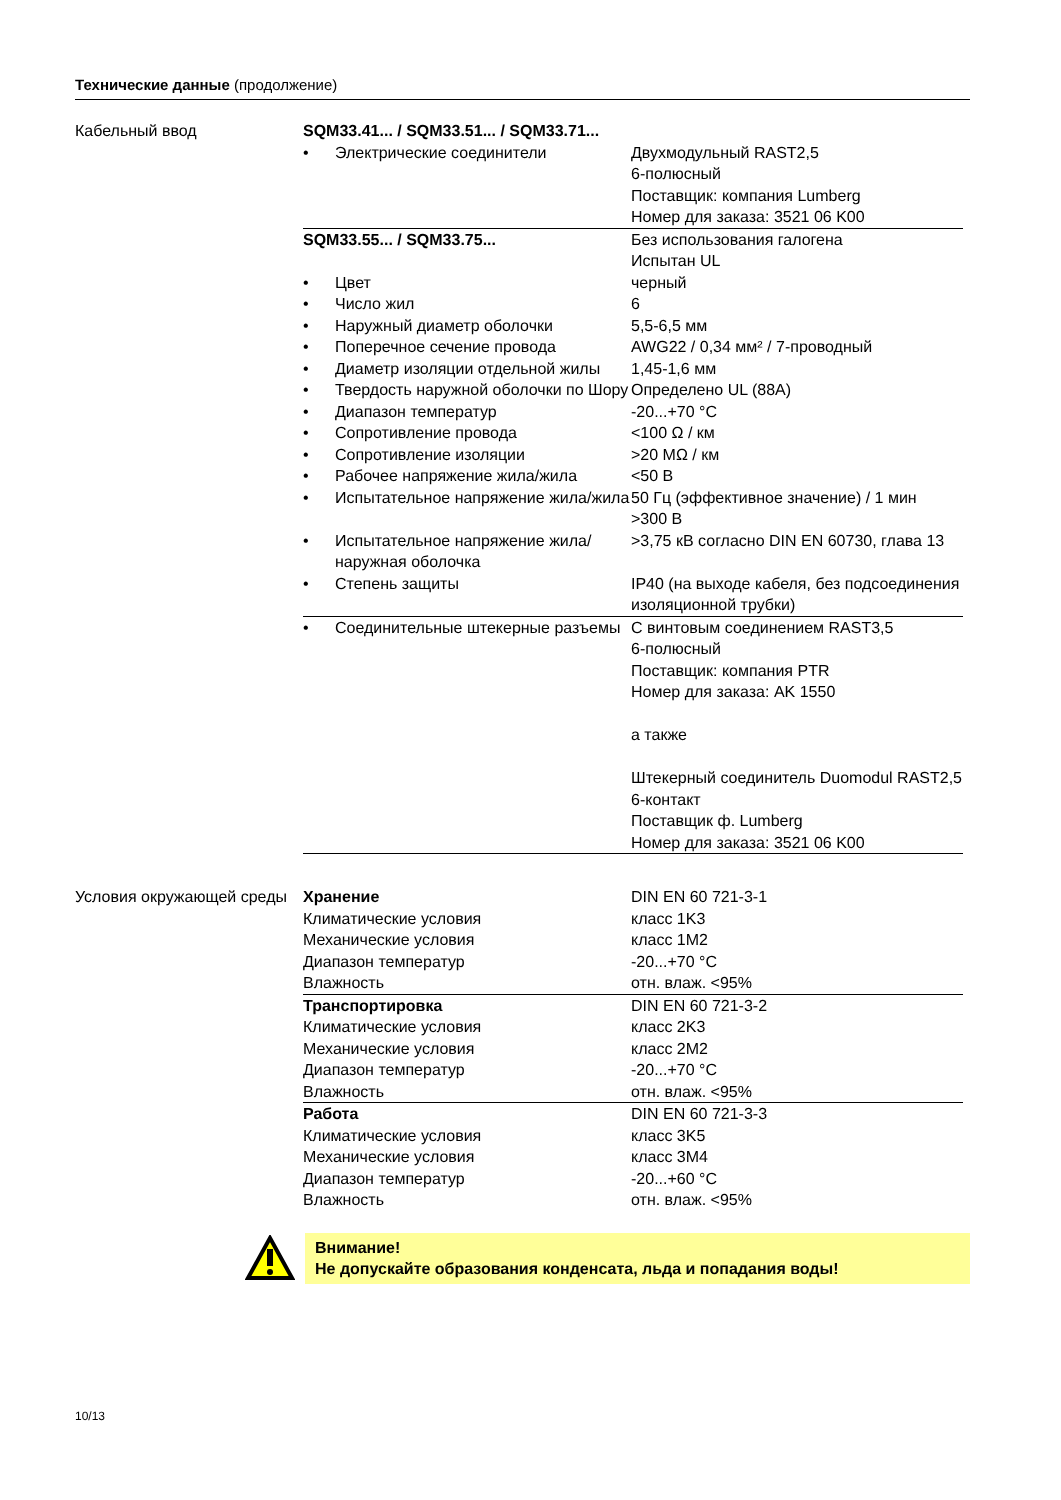Технические данные (продолжение)
Кабельный ввод
| SQM33.41... / SQM33.51... / SQM33.71... | | |
| • | Электрические соединители | Двухмодульный RAST2,5 6-полюсный Поставщик: компания Lumberg Номер для заказа: 3521 06 K00 |
| SQM33.55... / SQM33.75... | | Без использования галогена Испытан UL |
| • | Цвет | черный |
| • | Число жил | 6 |
| • | Наружный диаметр оболочки | 5,5-6,5 мм |
| • | Поперечное сечение провода | AWG22 / 0,34 мм² / 7-проводный |
| • | Диаметр изоляции отдельной жилы | 1,45-1,6 мм |
| • | Твердость наружной оболочки по Шору | Определено UL (88A) |
| • | Диапазон температур | -20...+70 °C |
| • | Сопротивление провода | <100 Ω / км |
| • | Сопротивление изоляции | >20 MΩ / км |
| • | Рабочее напряжение жила/жила | <50 В |
| • | Испытательное напряжение жила/жила | 50 Гц (эффективное значение) / 1 мин >300 В |
| • | Испытательное напряжение жила/наружная оболочка | >3,75 кВ согласно DIN EN 60730, глава 13 |
| • | Степень защиты | IP40 (на выходе кабеля, без подсоединения изоляционной трубки) |
| • | Соединительные штекерные разъемы | С винтовым соединением RAST3,5 6-полюсный Поставщик: компания PTR Номер для заказа: AK 1550 а также Штекерный соединитель Duomodul RAST2,5 6-контакт Поставщик ф. Lumberg Номер для заказа: 3521 06 K00 |
Условия окружающей среды
| Хранение | DIN EN 60 721-3-1 |
| Климатические условия | класс 1K3 |
| Механические условия | класс 1M2 |
| Диапазон температур | -20...+70 °C |
| Влажность | отн. влаж. <95% |
| Транспортировка | DIN EN 60 721-3-2 |
| Климатические условия | класс 2K3 |
| Механические условия | класс 2M2 |
| Диапазон температур | -20...+70 °C |
| Влажность | отн. влаж. <95% |
| Работа | DIN EN 60 721-3-3 |
| Климатические условия | класс 3K5 |
| Механические условия | класс 3M4 |
| Диапазон температур | -20...+60 °C |
| Влажность | отн. влаж. <95% |
Внимание!
Не допускайте образования конденсата, льда и попадания воды!
10/13